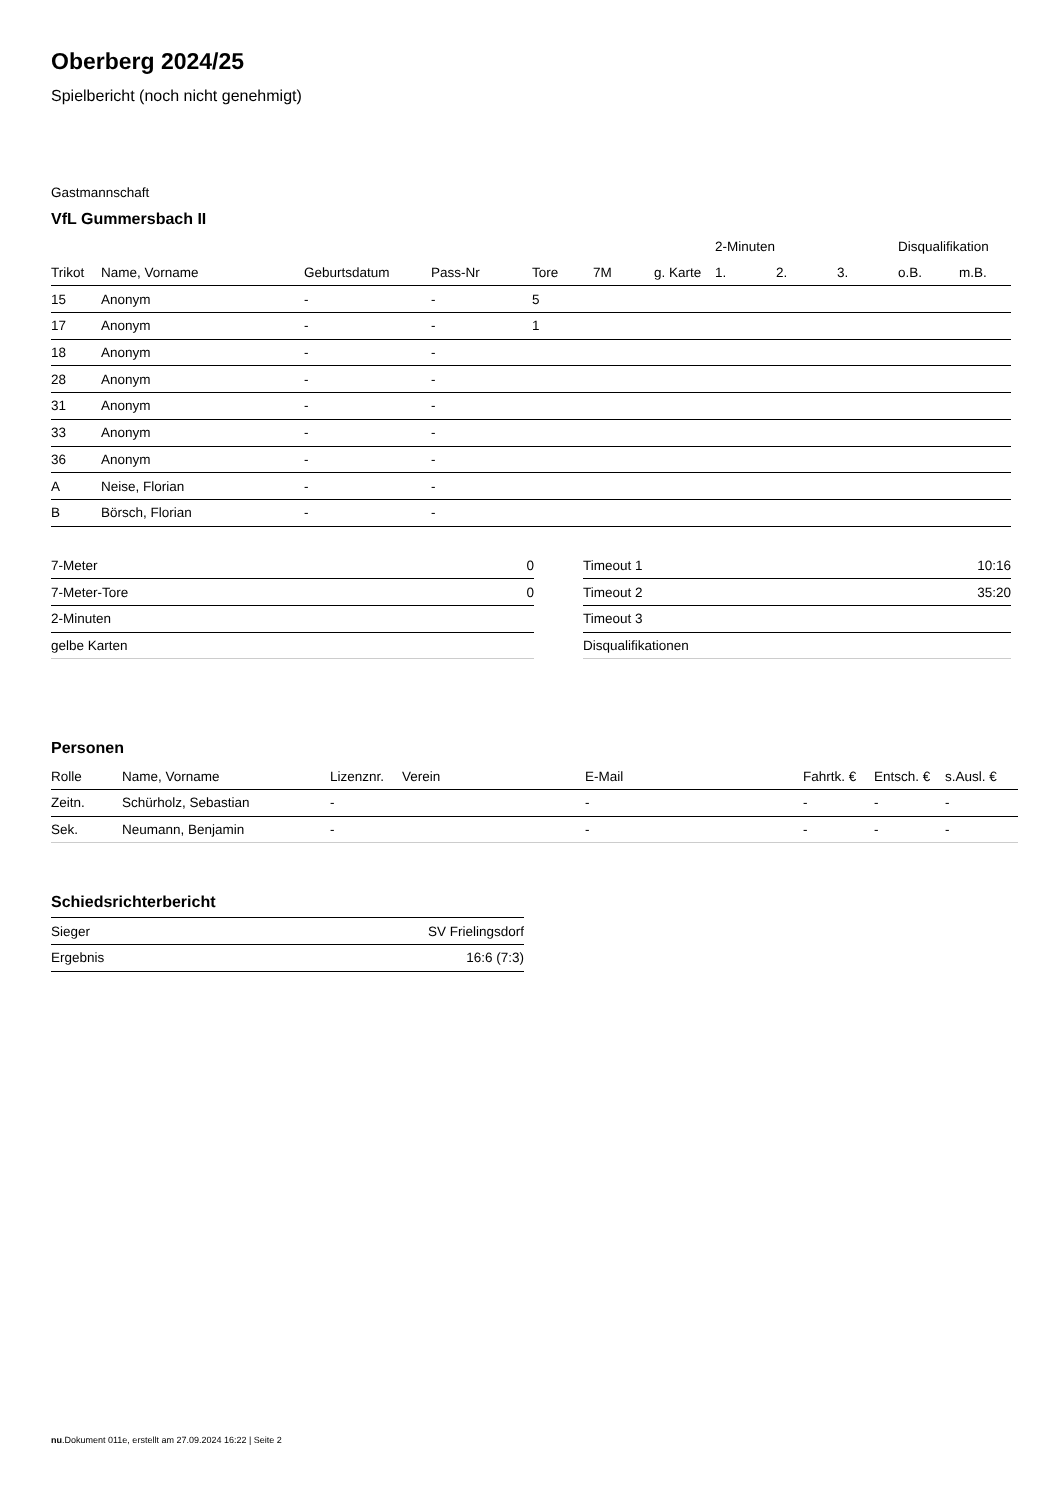Oberberg 2024/25
Spielbericht (noch nicht genehmigt)
Gastmannschaft
VfL Gummersbach II
| | | | | | | | 2-Minuten | | | Disqualifikation | |
| --- | --- | --- | --- | --- | --- | --- | --- | --- | --- | --- | --- |
| Trikot | Name, Vorname | Geburtsdatum | Pass-Nr | Tore | 7M | g. Karte | 1. | 2. | 3. | o.B. | m.B. |
| 15 | Anonym | - | - | 5 | | | | | | | |
| 17 | Anonym | - | - | 1 | | | | | | | |
| 18 | Anonym | - | - | | | | | | | | |
| 28 | Anonym | - | - | | | | | | | | |
| 31 | Anonym | - | - | | | | | | | | |
| 33 | Anonym | - | - | | | | | | | | |
| 36 | Anonym | - | - | | | | | | | | |
| A | Neise, Florian | - | - | | | | | | | | |
| B | Börsch, Florian | - | - | | | | | | | | |
| 7-Meter | 0 |
| 7-Meter-Tore | 0 |
| 2-Minuten | |
| gelbe Karten | |
| Timeout 1 | 10:16 |
| Timeout 2 | 35:20 |
| Timeout 3 | |
| Disqualifikationen | |
Personen
| Rolle | Name, Vorname | Lizenznr. | Verein | E-Mail | Fahrtk. € | Entsch. € | s.Ausl. € |
| --- | --- | --- | --- | --- | --- | --- | --- |
| Zeitn. | Schürholz, Sebastian | - | | - | - | - | - |
| Sek. | Neumann, Benjamin | - | | - | - | - | - |
Schiedsrichterbericht
| Sieger | SV Frielingsdorf |
| Ergebnis | 16:6 (7:3) |
nu.Dokument 011e, erstellt am 27.09.2024 16:22 | Seite 2